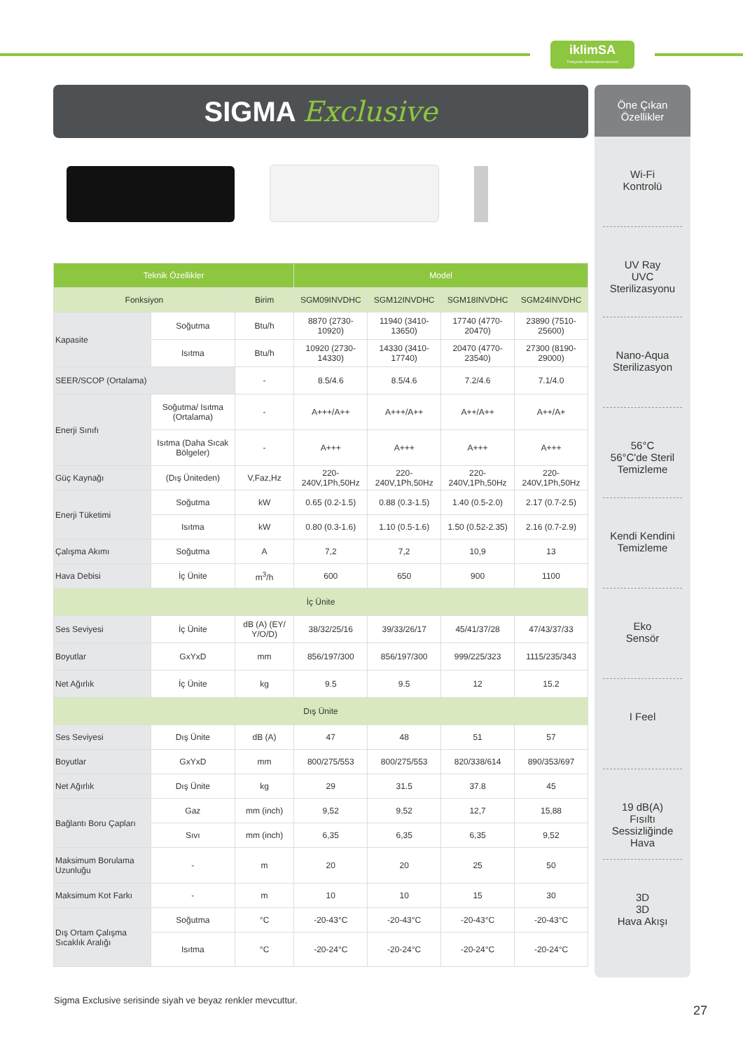iklimSA
Türkiye'nin İklimlendirme Merkezi
SIGMA Exclusive
Öne Çıkan
Özellikler
Wi-Fi
Kontrolü
UV Ray
UVC
Sterilizasyonu
Nano-Aqua
Sterilizasyon
56°C
56°C'de Steril
Temizleme
Kendi Kendini
Temizleme
Eko
Sensör
I Feel
19 dB(A)
Fısıltı
Sessizliğinde Hava
3D
3D
Hava Akışı
| Teknik Özellikler | | | Model | | | |
| --- | --- | --- | --- | --- | --- | --- |
| Fonksiyon | | Birim | SGM09INVDHC | SGM12INVDHC | SGM18INVDHC | SGM24INVDHC |
| Kapasite | Soğutma | Btu/h | 8870 (2730-10920) | 11940 (3410-13650) | 17740 (4770-20470) | 23890 (7510-25600) |
| | Isıtma | Btu/h | 10920 (2730-14330) | 14330 (3410-17740) | 20470 (4770-23540) | 27300 (8190-29000) |
| SEER/SCOP (Ortalama) | | - | 8.5/4.6 | 8.5/4.6 | 7.2/4.6 | 7.1/4.0 |
| Enerji Sınıfı | Soğutma/ Isıtma (Ortalama) | - | A+++/A++ | A+++/A++ | A++/A++ | A++/A+ |
| | Isıtma (Daha Sıcak Bölgeler) | - | A+++ | A+++ | A+++ | A+++ |
| Güç Kaynağı | (Dış Üniteden) | V,Faz,Hz | 220-240V,1Ph,50Hz | 220-240V,1Ph,50Hz | 220-240V,1Ph,50Hz | 220-240V,1Ph,50Hz |
| Enerji Tüketimi | Soğutma | kW | 0.65 (0.2-1.5) | 0.88 (0.3-1.5) | 1.40 (0.5-2.0) | 2.17 (0.7-2.5) |
| | Isıtma | kW | 0.80 (0.3-1.6) | 1.10 (0.5-1.6) | 1.50 (0.52-2.35) | 2.16 (0.7-2.9) |
| Çalışma Akımı | Soğutma | A | 7,2 | 7,2 | 10,9 | 13 |
| Hava Debisi | İç Ünite | m<sup>3</sup>/h | 600 | 650 | 900 | 1100 |
| İç Ünite | | | | | | |
| Ses Seviyesi | İç Ünite | dB (A) (EY/ Y/O/D) | 38/32/25/16 | 39/33/26/17 | 45/41/37/28 | 47/43/37/33 |
| Boyutlar | GxYxD | mm | 856/197/300 | 856/197/300 | 999/225/323 | 1115/235/343 |
| Net Ağırlık | İç Ünite | kg | 9.5 | 9.5 | 12 | 15.2 |
| Dış Ünite | | | | | | |
| Ses Seviyesi | Dış Ünite | dB (A) | 47 | 48 | 51 | 57 |
| Boyutlar | GxYxD | mm | 800/275/553 | 800/275/553 | 820/338/614 | 890/353/697 |
| Net Ağırlık | Dış Ünite | kg | 29 | 31.5 | 37.8 | 45 |
| Bağlantı Boru Çapları | Gaz | mm (inch) | 9,52 | 9,52 | 12,7 | 15,88 |
| | Sıvı | mm (inch) | 6,35 | 6,35 | 6,35 | 9,52 |
| Maksimum Borulama Uzunluğu | - | m | 20 | 20 | 25 | 50 |
| Maksimum Kot Farkı | - | m | 10 | 10 | 15 | 30 |
| Dış Ortam Çalışma Sıcaklık Aralığı | Soğutma | °C | -20-43°C | -20-43°C | -20-43°C | -20-43°C |
| | Isıtma | °C | -20-24°C | -20-24°C | -20-24°C | -20-24°C |
Sigma Exclusive serisinde siyah ve beyaz renkler mevcuttur.
27